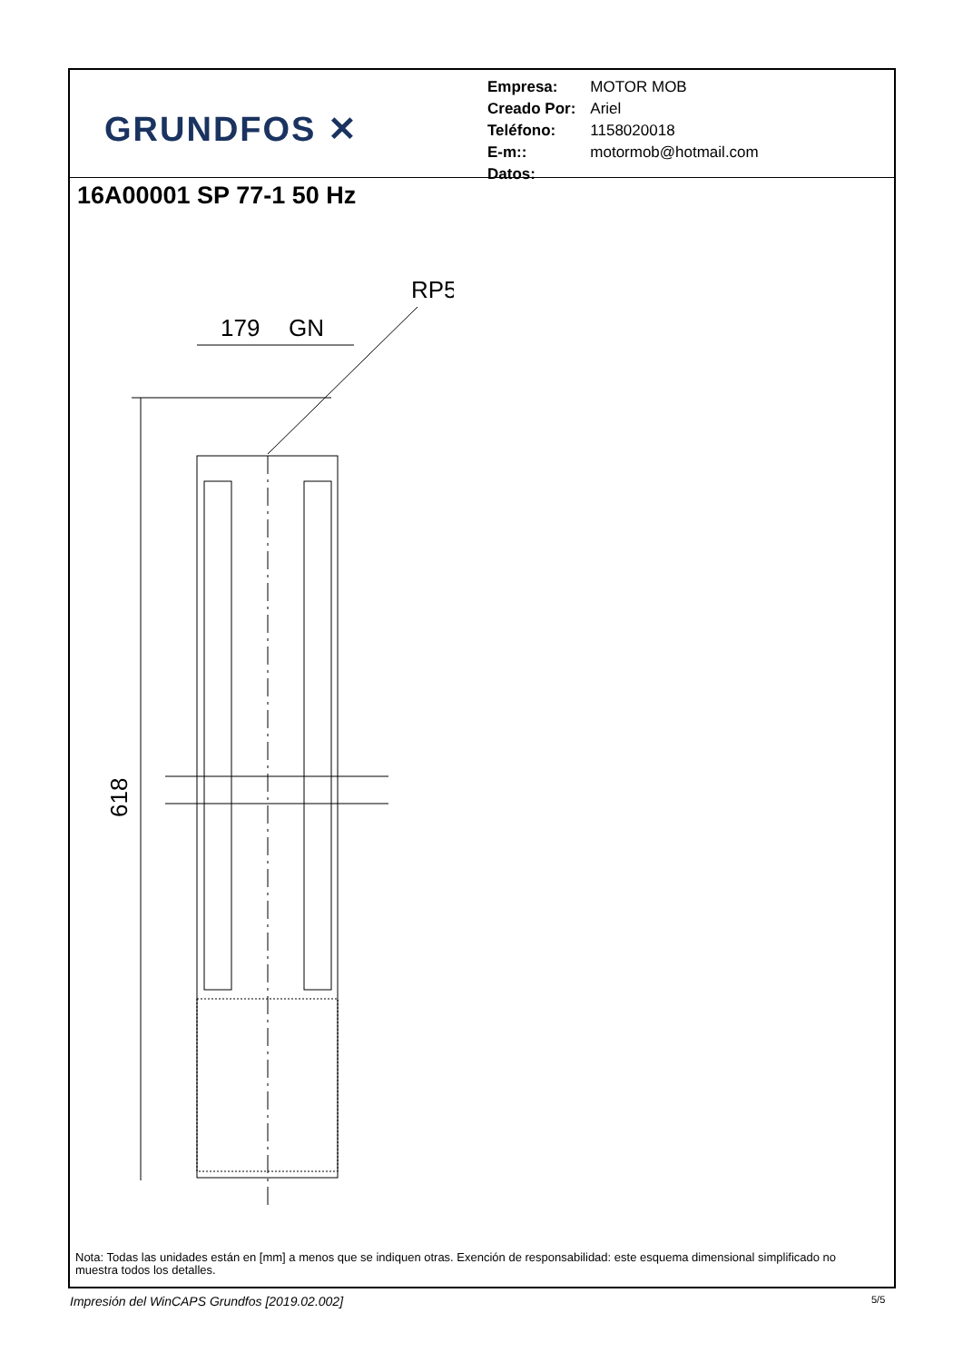GRUNDFOS ✕
| Empresa: | MOTOR MOB |
| Creado Por: | Ariel |
| Teléfono: | 1158020018 |
| E-m:: | motormob@hotmail.com |
| Datos: | |
16A00001 SP 77-1 50 Hz
RP5
179
GN
618
Nota: Todas las unidades están en [mm] a menos que se indiquen otras. Exención de responsabilidad: este esquema dimensional simplificado no muestra todos los detalles.
Impresión del WinCAPS Grundfos [2019.02.002]
5/5